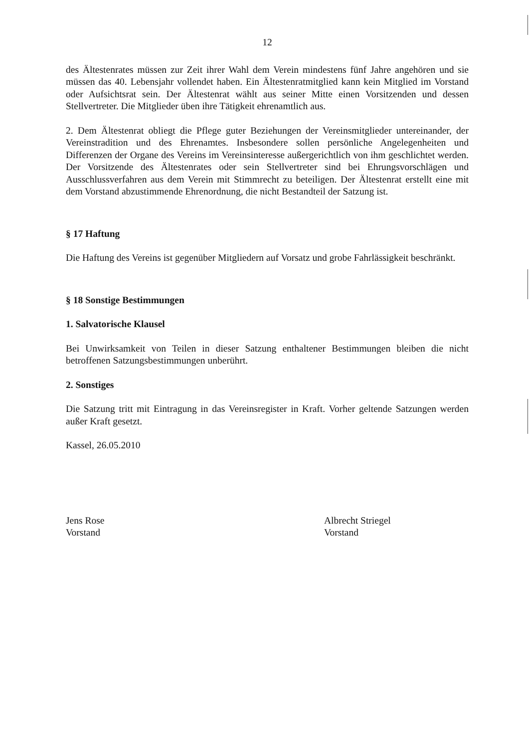12
des Ältestenrates müssen zur Zeit ihrer Wahl dem Verein mindestens fünf Jahre angehören und sie müssen das 40. Lebensjahr vollendet haben. Ein Ältestenratmitglied kann kein Mitglied im Vorstand oder Aufsichtsrat sein. Der Ältestenrat wählt aus seiner Mitte einen Vorsitzenden und dessen Stellvertreter. Die Mitglieder üben ihre Tätigkeit ehrenamtlich aus.
2. Dem Ältestenrat obliegt die Pflege guter Beziehungen der Vereinsmitglieder untereinander, der Vereinstradition und des Ehrenamtes. Insbesondere sollen persönliche Angelegenheiten und Differenzen der Organe des Vereins im Vereinsinteresse außergerichtlich von ihm geschlichtet werden. Der Vorsitzende des Ältestenrates oder sein Stellvertreter sind bei Ehrungsvorschlägen und Ausschlussverfahren aus dem Verein mit Stimmrecht zu beteiligen. Der Ältestenrat erstellt eine mit dem Vorstand abzustimmende Ehrenordnung, die nicht Bestandteil der Satzung ist.
§ 17 Haftung
Die Haftung des Vereins ist gegenüber Mitgliedern auf Vorsatz und grobe Fahrlässigkeit beschränkt.
§ 18 Sonstige Bestimmungen
1. Salvatorische Klausel
Bei Unwirksamkeit von Teilen in dieser Satzung enthaltener Bestimmungen bleiben die nicht betroffenen Satzungsbestimmungen unberührt.
2. Sonstiges
Die Satzung tritt mit Eintragung in das Vereinsregister in Kraft. Vorher geltende Satzungen werden außer Kraft gesetzt.
Kassel, 26.05.2010
Jens Rose
Vorstand
Albrecht Striegel
Vorstand